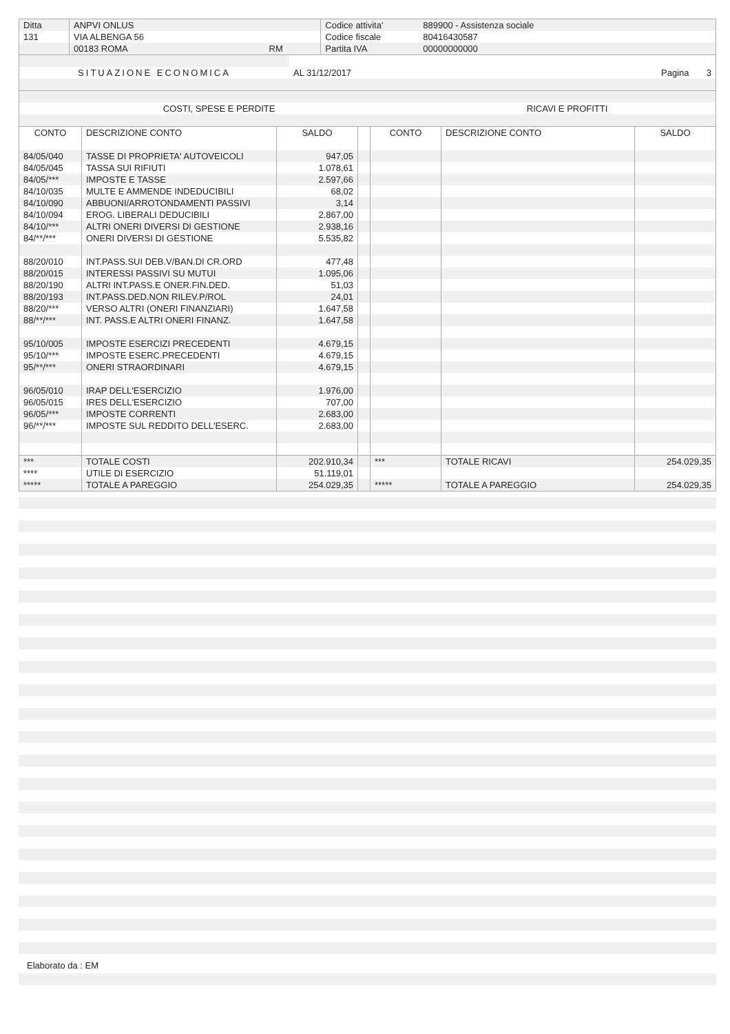| Ditta | ANPVI ONLUS | | Codice attivita' | 889900 - Assistenza sociale |
| 131 | VIA ALBENGA 56 | | Codice fiscale | 80416430587 |
| | 00183 ROMA | RM | Partita IVA | 00000000000 |
| SITUAZIONE ECONOMICA | AL 31/12/2017 | Pagina 3 |
| COSTI, SPESE E PERDITE | RICAVI E PROFITTI |
| CONTO | DESCRIZIONE CONTO | SALDO | | CONTO | DESCRIZIONE CONTO | SALDO |
| --- | --- | --- | --- | --- | --- | --- |
| 84/05/040 | TASSE DI PROPRIETA' AUTOVEICOLI | 947,05 | | | | |
| 84/05/045 | TASSA SUI RIFIUTI | 1.078,61 | | | | |
| 84/05/*** | IMPOSTE E TASSE | 2.597,66 | | | | |
| 84/10/035 | MULTE E AMMENDE INDEDUCIBILI | 68,02 | | | | |
| 84/10/090 | ABBUONI/ARROTONDAMENTI PASSIVI | 3,14 | | | | |
| 84/10/094 | EROG. LIBERALI DEDUCIBILI | 2.867,00 | | | | |
| 84/10/*** | ALTRI ONERI DIVERSI DI GESTIONE | 2.938,16 | | | | |
| 84/**/*** | ONERI DIVERSI DI GESTIONE | 5.535,82 | | | | |
| 88/20/010 | INT.PASS.SUI DEB.V/BAN.DI CR.ORD | 477,48 | | | | |
| 88/20/015 | INTERESSI PASSIVI SU MUTUI | 1.095,06 | | | | |
| 88/20/190 | ALTRI INT.PASS.E ONER.FIN.DED. | 51,03 | | | | |
| 88/20/193 | INT.PASS.DED.NON RILEV.P/ROL | 24,01 | | | | |
| 88/20/*** | VERSO ALTRI (ONERI FINANZIARI) | 1.647,58 | | | | |
| 88/**/*** | INT. PASS.E ALTRI ONERI FINANZ. | 1.647,58 | | | | |
| 95/10/005 | IMPOSTE ESERCIZI PRECEDENTI | 4.679,15 | | | | |
| 95/10/*** | IMPOSTE ESERC.PRECEDENTI | 4.679,15 | | | | |
| 95/**/*** | ONERI STRAORDINARI | 4.679,15 | | | | |
| 96/05/010 | IRAP DELL'ESERCIZIO | 1.976,00 | | | | |
| 96/05/015 | IRES DELL'ESERCIZIO | 707,00 | | | | |
| 96/05/*** | IMPOSTE CORRENTI | 2.683,00 | | | | |
| 96/**/*** | IMPOSTE SUL REDDITO DELL'ESERC. | 2.683,00 | | | | |
| *** | TOTALE COSTI | 202.910,34 | | *** | TOTALE RICAVI | 254.029,35 |
| **** | UTILE DI ESERCIZIO | 51.119,01 | | | | |
| ***** | TOTALE A PAREGGIO | 254.029,35 | | ***** | TOTALE A PAREGGIO | 254.029,35 |
Elaborato da : EM